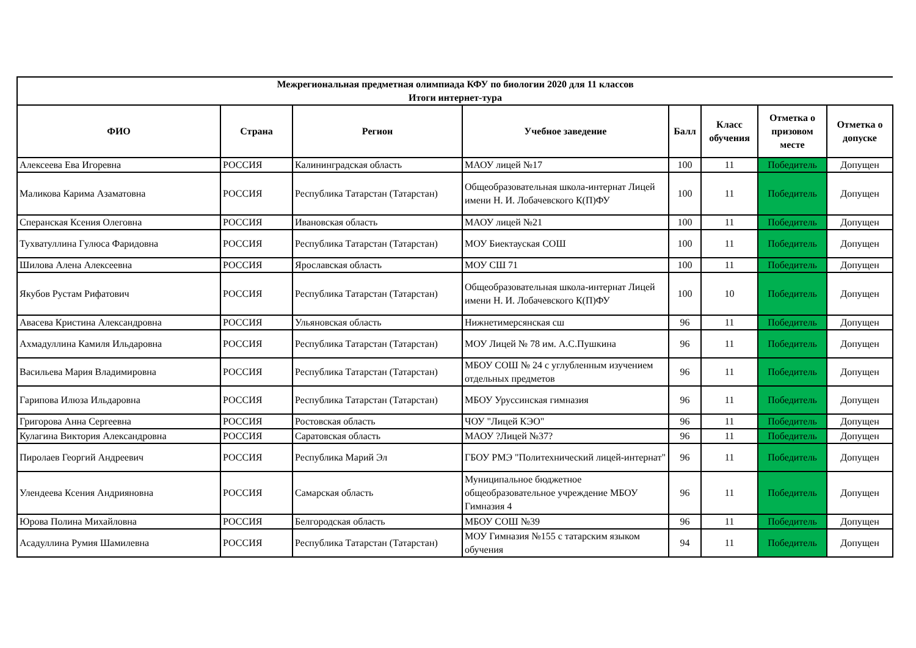| Межрегиональная предметная олимпиада КФУ по биологии 2020 для 11 классов Итоги интернет-тура | | | | | | | |
| ФИО | Страна | Регион | Учебное заведение | Балл | Класс обучения | Отметка о призовом месте | Отметка о допуске |
| Алексеева Ева Игоревна | РОССИЯ | Калининградская область | МАОУ лицей №17 | 100 | 11 | Победитель | Допущен |
| Маликова Карима Азаматовна | РОССИЯ | Республика Татарстан (Татарстан) | Общеобразовательная школа-интернат Лицей имени Н. И. Лобачевского К(П)ФУ | 100 | 11 | Победитель | Допущен |
| Сперанская Ксения Олеговна | РОССИЯ | Ивановская область | МАОУ лицей №21 | 100 | 11 | Победитель | Допущен |
| Тухватуллина Гулюса Фаридовна | РОССИЯ | Республика Татарстан (Татарстан) | МОУ Биектауская СОШ | 100 | 11 | Победитель | Допущен |
| Шилова Алена Алексеевна | РОССИЯ | Ярославская область | МОУ СШ 71 | 100 | 11 | Победитель | Допущен |
| Якубов Рустам Рифатович | РОССИЯ | Республика Татарстан (Татарстан) | Общеобразовательная школа-интернат Лицей имени Н. И. Лобачевского К(П)ФУ | 100 | 10 | Победитель | Допущен |
| Авасева Кристина Александровна | РОССИЯ | Ульяновская область | Нижнетимерсянская сш | 96 | 11 | Победитель | Допущен |
| Ахмадуллина Камиля Ильдаровна | РОССИЯ | Республика Татарстан (Татарстан) | МОУ Лицей № 78 им. А.С.Пушкина | 96 | 11 | Победитель | Допущен |
| Васильева Мария Владимировна | РОССИЯ | Республика Татарстан (Татарстан) | МБОУ СОШ № 24 с углубленным изучением отдельных предметов | 96 | 11 | Победитель | Допущен |
| Гарипова Илюза Ильдаровна | РОССИЯ | Республика Татарстан (Татарстан) | МБОУ Уруссинская гимназия | 96 | 11 | Победитель | Допущен |
| Григорова Анна Сергеевна | РОССИЯ | Ростовская область | ЧОУ "Лицей КЭО" | 96 | 11 | Победитель | Допущен |
| Кулагина Виктория Александровна | РОССИЯ | Саратовская область | МАОУ ?Лицей №37? | 96 | 11 | Победитель | Допущен |
| Пиролаев Георгий Андреевич | РОССИЯ | Республика Марий Эл | ГБОУ РМЭ "Политехнический лицей-интернат" | 96 | 11 | Победитель | Допущен |
| Улендеева Ксения Андрияновна | РОССИЯ | Самарская область | Муниципальное бюджетное общеобразовательное учреждение МБОУ Гимназия 4 | 96 | 11 | Победитель | Допущен |
| Юрова Полина Михайловна | РОССИЯ | Белгородская область | МБОУ СОШ №39 | 96 | 11 | Победитель | Допущен |
| Асадуллина Румия Шамилевна | РОССИЯ | Республика Татарстан (Татарстан) | МОУ Гимназия №155 с татарским языком обучения | 94 | 11 | Победитель | Допущен |